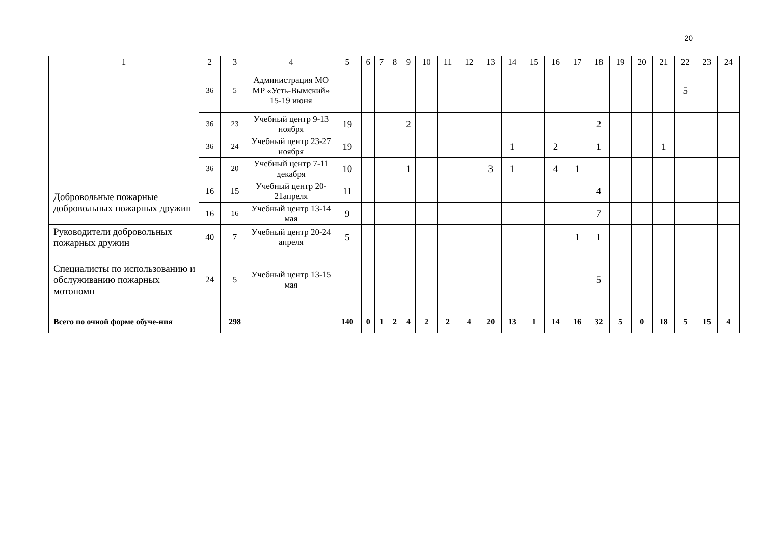20
| 1 | 2 | 3 | 4 | 5 | 6 | 7 | 8 | 9 | 10 | 11 | 12 | 13 | 14 | 15 | 16 | 17 | 18 | 19 | 20 | 21 | 22 | 23 | 24 |
| | 36 | 5 | Администрация МО МР «Усть-Вымский» 15-19 июня | | | | | | | | | | | | | | | | | | 5 | | |
| | 36 | 23 | Учебный центр 9-13 ноября | 19 | | | | 2 | | | | | | | | | 2 | | | | | | |
| | 36 | 24 | Учебный центр 23-27 ноября | 19 | | | | | | | | | 1 | | 2 | | 1 | | | 1 | | | |
| | 36 | 20 | Учебный центр 7-11 декабря | 10 | | | | 1 | | | | 3 | 1 | | 4 | 1 | | | | | | | |
| Добровольные пожарные добровольных пожарных дружин | 16 | 15 | Учебный центр 20-21апреля | 11 | | | | | | | | | | | | | 4 | | | | | | |
| | 16 | 16 | Учебный центр 13-14 мая | 9 | | | | | | | | | | | | | 7 | | | | | | |
| Руководители добровольных пожарных дружин | 40 | 7 | Учебный центр 20-24 апреля | 5 | | | | | | | | | | | | 1 | 1 | | | | | | |
| Специалисты по использованию и обслуживанию пожарных мотопомп | 24 | 5 | Учебный центр 13-15 мая | | | | | | | | | | | | | | 5 | | | | | | |
| Всего по очной форме обуче-ния | | 298 | | 140 | 0 | 1 | 2 | 4 | 2 | 2 | 4 | 20 | 13 | 1 | 14 | 16 | 32 | 5 | 0 | 18 | 5 | 15 | 4 |